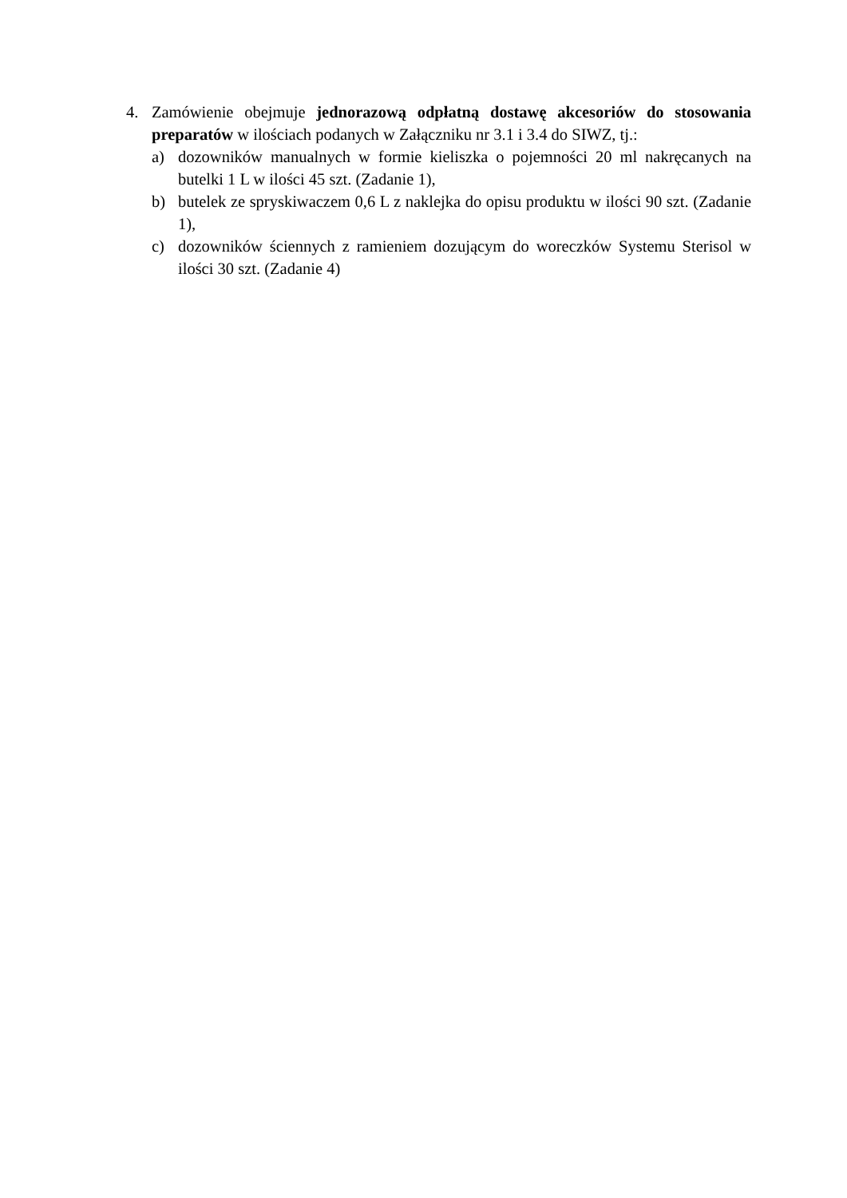4. Zamówienie obejmuje jednorazową odpłatną dostawę akcesoriów do stosowania preparatów w ilościach podanych w Załączniku nr 3.1 i 3.4 do SIWZ, tj.:
a) dozowników manualnych w formie kieliszka o pojemności 20 ml nakręcanych na butelki 1 L w ilości 45 szt. (Zadanie 1),
b) butelek ze spryskiwaczem 0,6 L z naklejka do opisu produktu w ilości 90 szt. (Zadanie 1),
c) dozowników ściennych z ramieniem dozującym do woreczków Systemu Sterisol w ilości 30 szt. (Zadanie 4)